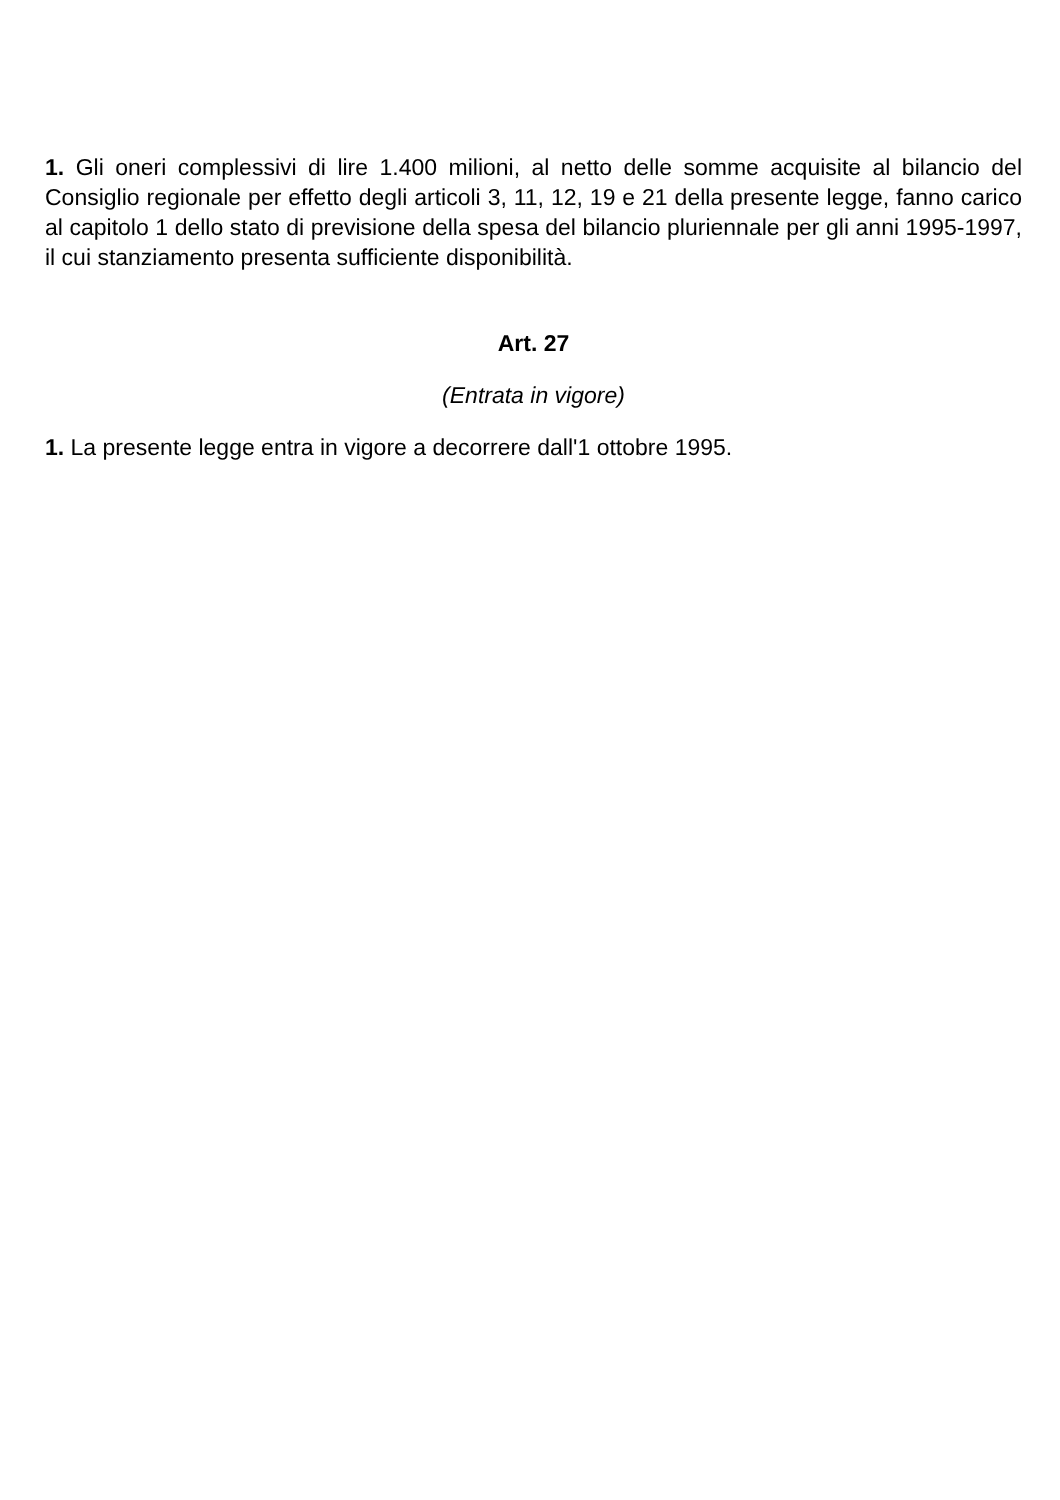1. Gli oneri complessivi di lire 1.400 milioni, al netto delle somme acquisite al bilancio del Consiglio regionale per effetto degli articoli 3, 11, 12, 19 e 21 della presente legge, fanno carico al capitolo 1 dello stato di previsione della spesa del bilancio pluriennale per gli anni 1995-1997, il cui stanziamento presenta sufficiente disponibilità.
Art. 27
(Entrata in vigore)
1. La presente legge entra in vigore a decorrere dall'1 ottobre 1995.